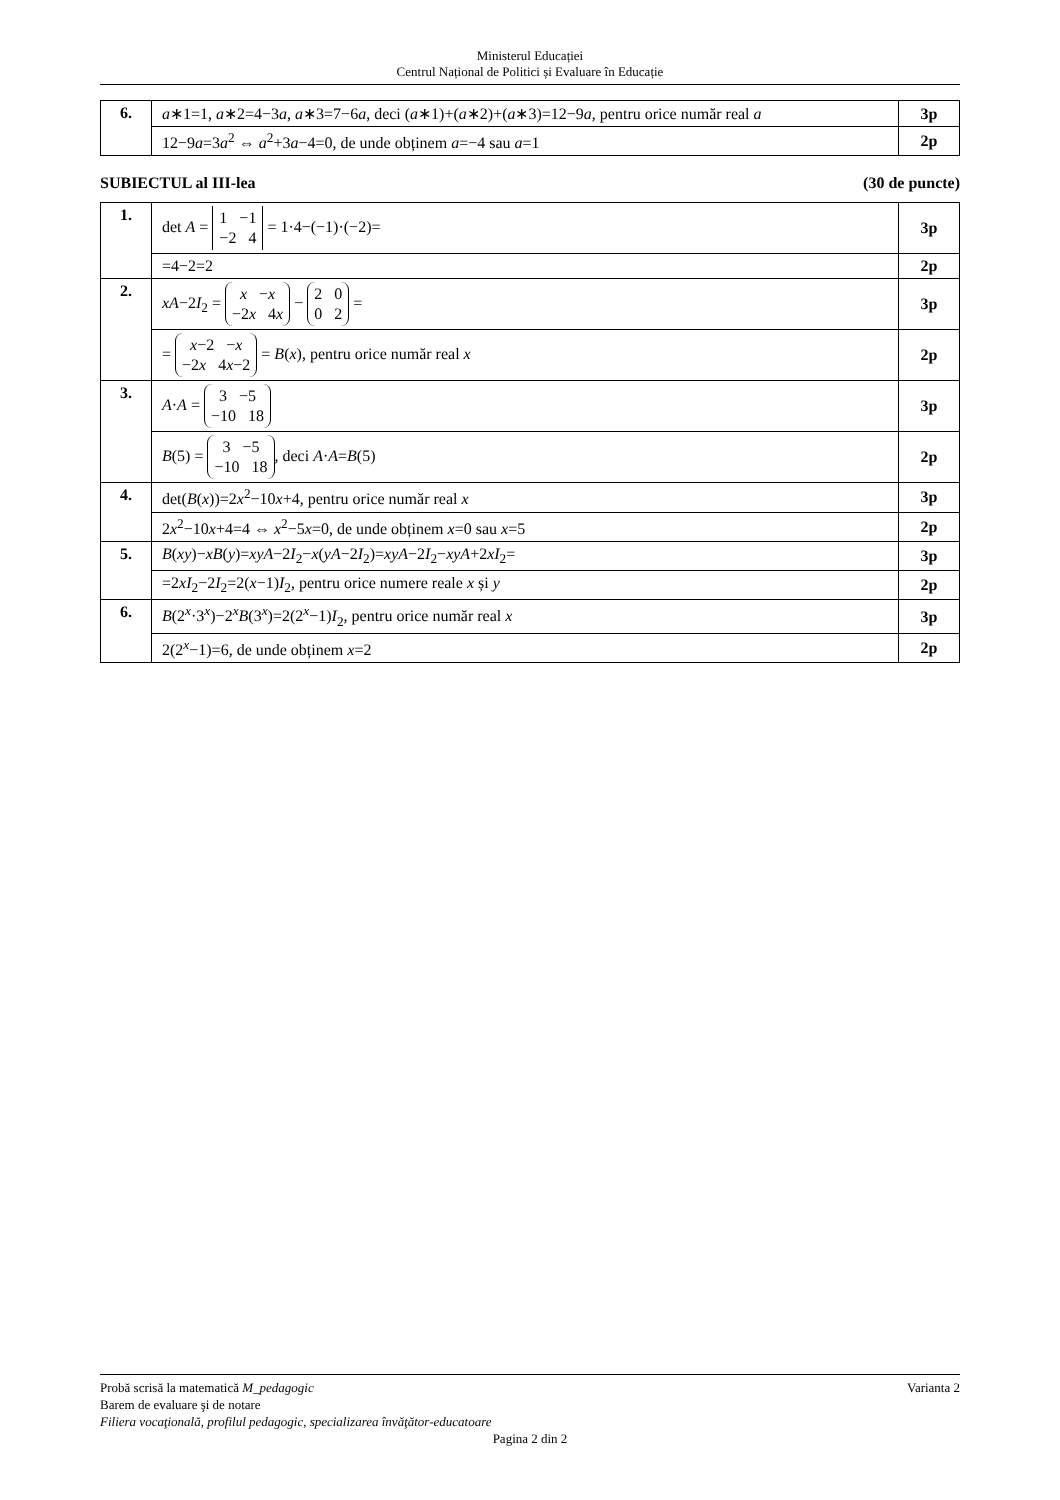Ministerul Educației
Centrul Național de Politici și Evaluare în Educație
| 6. | a ∗1=1, a ∗2=4−3 a , a ∗3=7−6 a , deci ( a ∗1)+( a ∗2)+( a ∗3)=12−9 a , pentru orice număr real a | 3p |
| | 12−9 a =3 a<sup>2</sup> ⇔ a<sup>2</sup>+3 a −4=0, de unde obținem a =−4 sau a =1 | 2p |
SUBIECTUL al III-lea (30 de puncte)
| 1. | det A = 1 −1 −2 4 = 1·4−(−1)·(−2)= | 3p |
| | =4−2=2 | 2p |
| 2. | xA −2 I<sub>2</sub> = x − x −2 x 4 x − 2 0 0 2 = | 3p |
| | = x −2 − x −2 x 4 x −2 = B ( x ), pentru orice număr real x | 2p |
| 3. | A · A = 3 −5 −10 18 | 3p |
| | B (5) = 3 −5 −10 18 , deci A · A = B (5) | 2p |
| 4. | det( B ( x ))=2 x<sup>2</sup>−10 x +4, pentru orice număr real x | 3p |
| | 2 x<sup>2</sup>−10 x +4=4 ⇔ x<sup>2</sup>−5 x =0, de unde obținem x =0 sau x =5 | 2p |
| 5. | B ( xy )− xB ( y )= xyA −2 I<sub>2</sub>− x ( yA −2 I<sub>2</sub>)= xyA −2 I<sub>2</sub>− xyA +2 xI<sub>2</sub>= | 3p |
| | =2 xI<sub>2</sub>−2 I<sub>2</sub>=2( x −1) I<sub>2</sub>, pentru orice numere reale x și y | 2p |
| 6. | B (2<sup>x</sup>·3<sup>x</sup>)−2<sup>x</sup> B (3<sup>x</sup>)=2(2<sup>x</sup>−1) I<sub>2</sub>, pentru orice număr real x | 3p |
| | 2(2<sup>x</sup>−1)=6, de unde obținem x =2 | 2p |
Probă scrisă la matematică M_pedagogic Varianta 2
Barem de evaluare şi de notare
Filiera vocaţională, profilul pedagogic, specializarea învăţător-educatoare
Pagina 2 din 2